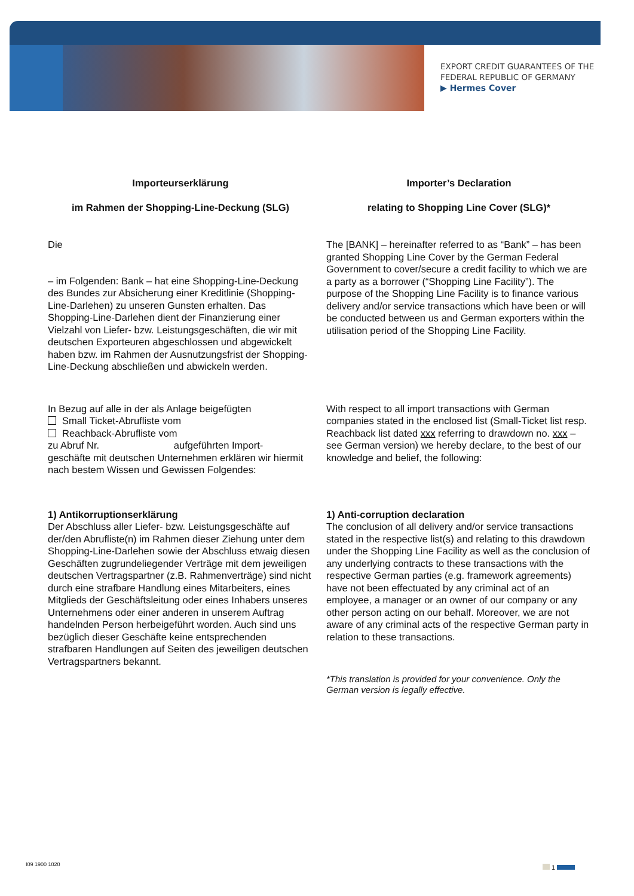EXPORT CREDIT GUARANTEES OF THE
FEDERAL REPUBLIC OF GERMANY
▶ Hermes Cover
Importeurserklärung
im Rahmen der Shopping-Line-Deckung (SLG)
Importer’s Declaration
relating to Shopping Line Cover (SLG)*
Die
– im Folgenden: Bank – hat eine Shopping-Line-Deckung des Bundes zur Absicherung einer Kreditlinie (Shopping-Line-Darlehen) zu unseren Gunsten erhalten. Das Shopping-Line-Darlehen dient der Finanzierung einer Vielzahl von Liefer- bzw. Leistungsgeschäften, die wir mit deutschen Exporteuren abgeschlossen und abgewickelt haben bzw. im Rahmen der Ausnutzungsfrist der Shopping-Line-Deckung abschließen und abwickeln werden.
The [BANK] – hereinafter referred to as “Bank” – has been granted Shopping Line Cover by the German Federal Government to cover/secure a credit facility to which we are a party as a borrower (“Shopping Line Facility”). The purpose of the Shopping Line Facility is to finance various delivery and/or service transactions which have been or will be conducted between us and German exporters within the utilisation period of the Shopping Line Facility.
In Bezug auf alle in der als Anlage beigefügten
Small Ticket-Abrufliste vom
Reachback-Abrufliste vom
zu Abruf Nr. aufgeführten Import-
geschäfte mit deutschen Unternehmen erklären wir hiermit nach bestem Wissen und Gewissen Folgendes:
With respect to all import transactions with German companies stated in the enclosed list (Small-Ticket list resp. Reachback list dated xxx referring to drawdown no. xxx – see German version) we hereby declare, to the best of our knowledge and belief, the following:
1) Antikorruptionserklärung
Der Abschluss aller Liefer- bzw. Leistungsgeschäfte auf der/den Abrufliste(n) im Rahmen dieser Ziehung unter dem Shopping-Line-Darlehen sowie der Abschluss etwaig diesen Geschäften zugrundeliegender Verträge mit dem jeweiligen deutschen Vertragspartner (z.B. Rahmenverträge) sind nicht durch eine strafbare Handlung eines Mitarbeiters, eines Mitglieds der Geschäftsleitung oder eines Inhabers unseres Unternehmens oder einer anderen in unserem Auftrag handelnden Person herbeigeführt worden. Auch sind uns bezüglich dieser Geschäfte keine entsprechenden strafbaren Handlungen auf Seiten des jeweiligen deutschen Vertragspartners bekannt.
1) Anti-corruption declaration
The conclusion of all delivery and/or service transactions stated in the respective list(s) and relating to this drawdown under the Shopping Line Facility as well as the conclusion of any underlying contracts to these transactions with the respective German parties (e.g. framework agreements) have not been effectuated by any criminal act of an employee, a manager or an owner of our company or any other person acting on our behalf. Moreover, we are not aware of any criminal acts of the respective German party in relation to these transactions.
*This translation is provided for your convenience. Only the German version is legally effective.
I09 1900 1020 1